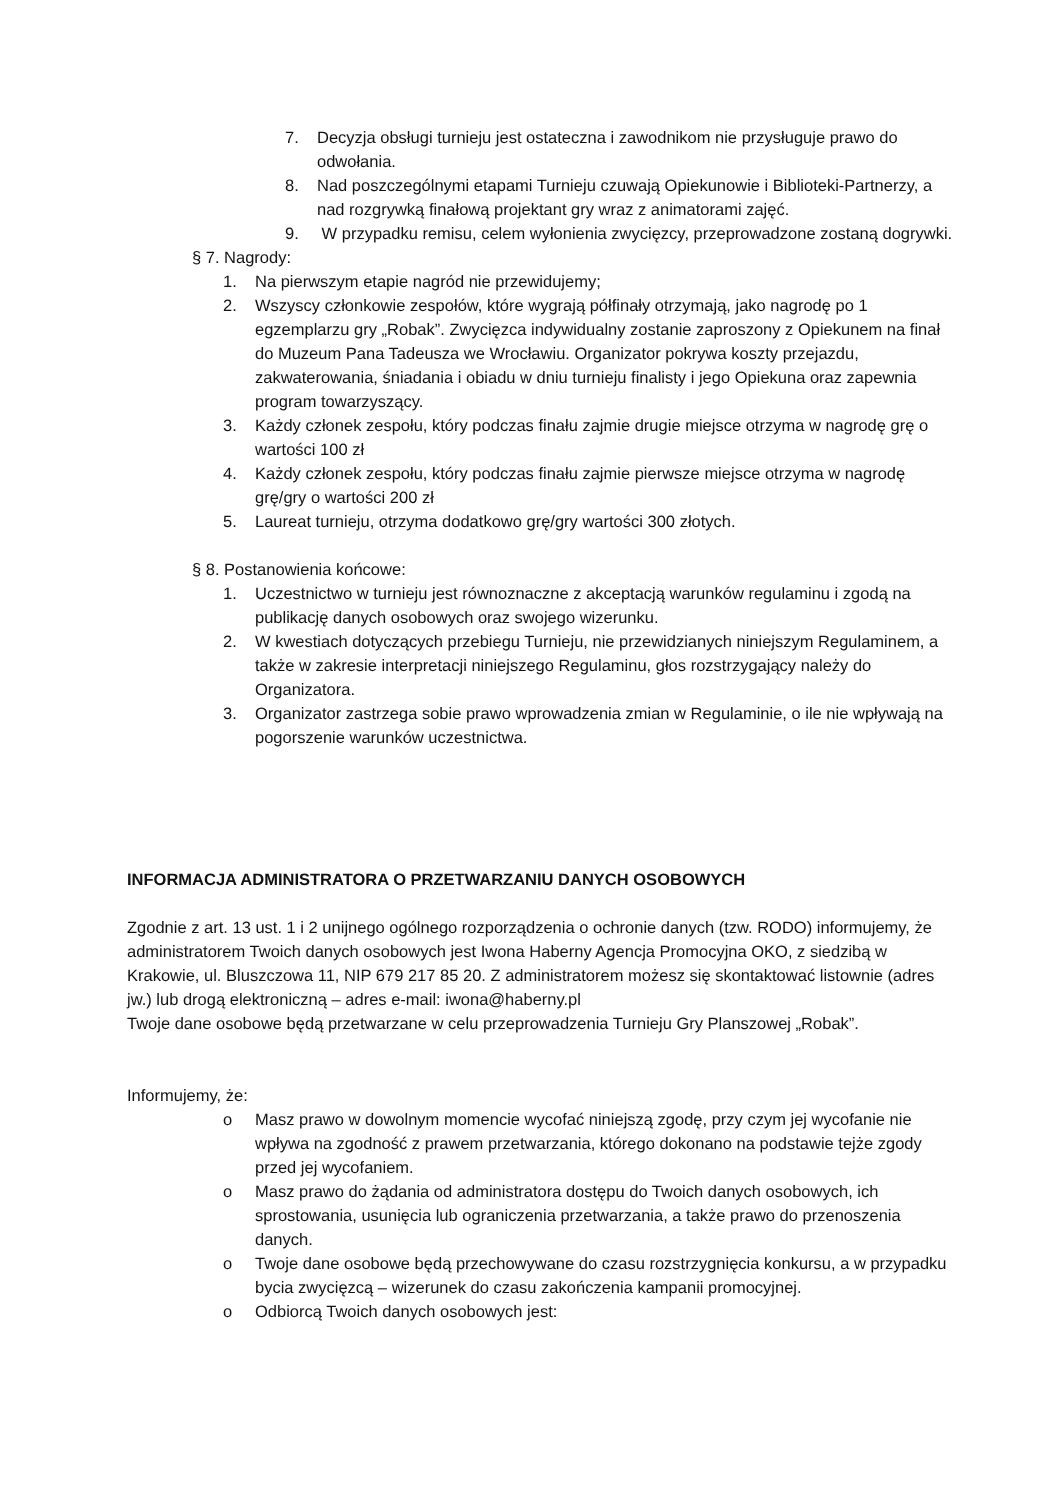7. Decyzja obsługi turnieju jest ostateczna i zawodnikom nie przysługuje prawo do odwołania.
8. Nad poszczególnymi etapami Turnieju czuwają Opiekunowie i Biblioteki-Partnerzy, a nad rozgrywką finałową projektant gry wraz z animatorami zajęć.
9. W przypadku remisu, celem wyłonienia zwycięzcy, przeprowadzone zostaną dogrywki.
§ 7. Nagrody:
1. Na pierwszym etapie nagród nie przewidujemy;
2. Wszyscy członkowie zespołów, które wygrają półfinały otrzymają, jako nagrodę po 1 egzemplarzu gry „Robak”. Zwycięzca indywidualny zostanie zaproszony z Opiekunem na finał do Muzeum Pana Tadeusza we Wrocławiu. Organizator pokrywa koszty przejazdu, zakwaterowania, śniadania i obiadu w dniu turnieju finalisty i jego Opiekuna oraz zapewnia program towarzyszący.
3. Każdy członek zespołu, który podczas finału zajmie drugie miejsce otrzyma w nagrodę grę o wartości 100 zł
4. Każdy członek zespołu, który podczas finału zajmie pierwsze miejsce otrzyma w nagrodę grę/gry o wartości 200 zł
5. Laureat turnieju, otrzyma dodatkowo grę/gry wartości 300 złotych.
§ 8. Postanowienia końcowe:
1. Uczestnictwo w turnieju jest równoznaczne z akceptacją warunków regulaminu i zgodą na publikację danych osobowych oraz swojego wizerunku.
2. W kwestiach dotyczących przebiegu Turnieju, nie przewidzianych niniejszym Regulaminem, a także w zakresie interpretacji niniejszego Regulaminu, głos rozstrzygający należy do Organizatora.
3. Organizator zastrzega sobie prawo wprowadzenia zmian w Regulaminie, o ile nie wpływają na pogorszenie warunków uczestnictwa.
INFORMACJA ADMINISTRATORA O PRZETWARZANIU DANYCH OSOBOWYCH
Zgodnie z art. 13 ust. 1 i 2 unijnego ogólnego rozporządzenia o ochronie danych (tzw. RODO) informujemy, że administratorem Twoich danych osobowych jest Iwona Haberny Agencja Promocyjna OKO, z siedzibą w Krakowie, ul. Bluszczowa 11, NIP 679 217 85 20. Z administratorem możesz się skontaktować listownie (adres jw.) lub drogą elektroniczną – adres e-mail: iwona@haberny.pl
Twoje dane osobowe będą przetwarzane w celu przeprowadzenia Turnieju Gry Planszowej „Robak”.
Informujemy, że:
o Masz prawo w dowolnym momencie wycofać niniejszą zgodę, przy czym jej wycofanie nie wpływa na zgodność z prawem przetwarzania, którego dokonano na podstawie tejże zgody przed jej wycofaniem.
o Masz prawo do żądania od administratora dostępu do Twoich danych osobowych, ich sprostowania, usunięcia lub ograniczenia przetwarzania, a także prawo do przenoszenia danych.
o Twoje dane osobowe będą przechowywane do czasu rozstrzygnięcia konkursu, a w przypadku bycia zwycięzcą – wizerunek do czasu zakończenia kampanii promocyjnej.
o Odbiorcą Twoich danych osobowych jest: